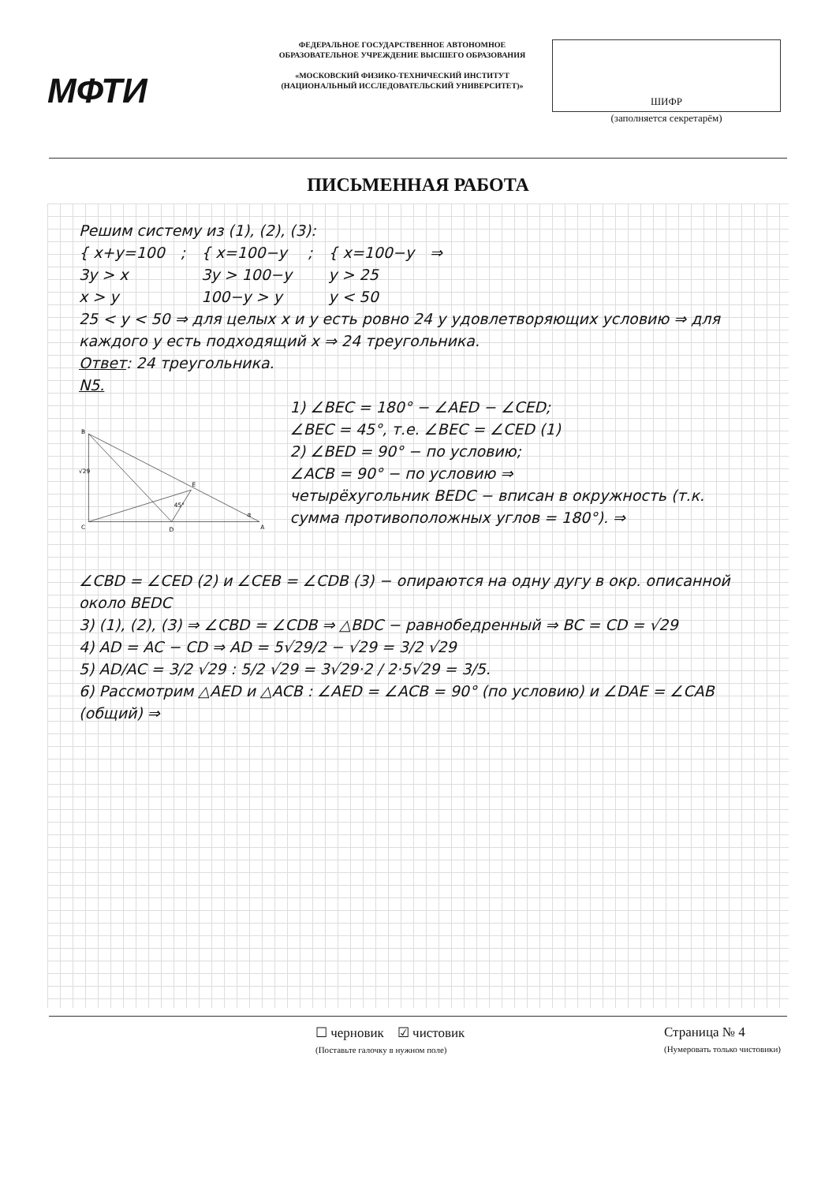МФТИ
ФЕДЕРАЛЬНОЕ ГОСУДАРСТВЕННОЕ АВТОНОМНОЕ ОБРАЗОВАТЕЛЬНОЕ УЧРЕЖДЕНИЕ ВЫСШЕГО ОБРАЗОВАНИЯ
«МОСКОВСКИЙ ФИЗИКО-ТЕХНИЧЕСКИЙ ИНСТИТУТ (НАЦИОНАЛЬНЫЙ ИССЛЕДОВАТЕЛЬСКИЙ УНИВЕРСИТЕТ)»
ШИФР
(заполняется секретарём)
ПИСЬМЕННАЯ РАБОТА
Решим систему из (1), (2), (3):
{ x+y=100
3y > x
x > y
; { x=100−y
3y > 100−y
100−y > y
; { x=100−y
y > 25
y < 50
⇒
25 < y < 50 ⇒ для целых x и y есть ровно 24 y удовлетворяющих условию ⇒ для каждого y есть подходящий x ⇒ 24 треугольника.
Ответ: 24 треугольника.
N5.
B
C
D
A
E
√29
45°
α
1) ∠BEC = 180° − ∠AED − ∠CED;
∠BEC = 45°, т.е. ∠BEC = ∠CED (1)
2) ∠BED = 90° − по условию;
∠ACB = 90° − по условию ⇒
четырёхугольник BEDC − вписан в окружность (т.к. сумма противоположных углов = 180°). ⇒
∠CBD = ∠CED (2) и ∠CEB = ∠CDB (3) − опираются на одну дугу в окр. описанной около BEDC
3) (1), (2), (3) ⇒ ∠CBD = ∠CDB ⇒ △BDC − равнобедренный ⇒ BC = CD = √29
4) AD = AC − CD ⇒ AD = 5√29/2 − √29 = 3/2 √29
5) AD/AC = 3/2 √29 : 5/2 √29 = 3√29·2 / 2·5√29 = 3/5.
6) Рассмотрим △AED и △ACB : ∠AED = ∠ACB = 90° (по условию) и ∠DAE = ∠CAB (общий) ⇒
☐ черновик ☑ чистовик
(Поставьте галочку в нужном поле)
Страница № 4
(Нумеровать только чистовики)